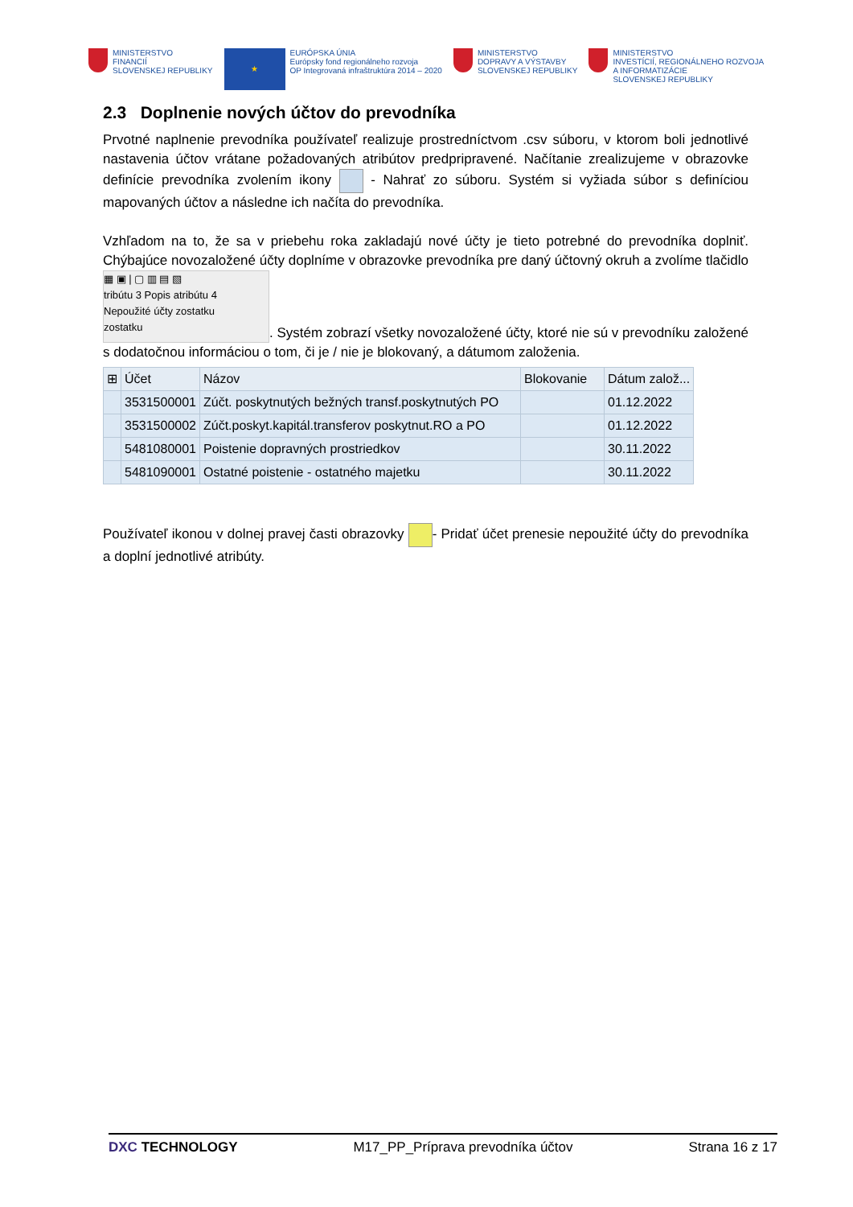MINISTERSTVO
FINANCIÍ
SLOVENSKEJ REPUBLIKY
★
EURÓPSKA ÚNIA
Európsky fond regionálneho rozvoja
OP Integrovaná infraštruktúra 2014 – 2020
MINISTERSTVO
DOPRAVY A VÝSTAVBY
SLOVENSKEJ REPUBLIKY
MINISTERSTVO
INVESTÍCIÍ, REGIONÁLNEHO ROZVOJA
A INFORMATIZÁCIE
SLOVENSKEJ REPUBLIKY
2.3 Doplnenie nových účtov do prevodníka
Prvotné naplnenie prevodníka používateľ realizuje prostredníctvom .csv súboru, v ktorom boli jednotlivé nastavenia účtov vrátane požadovaných atribútov predpripravené. Načítanie zrealizujeme v obrazovke definície prevodníka zvolením ikony - Nahrať zo súboru. Systém si vyžiada súbor s definíciou mapovaných účtov a následne ich načíta do prevodníka.
Vzhľadom na to, že sa v priebehu roka zakladajú nové účty je tieto potrebné do prevodníka doplniť. Chýbajúce novozaložené účty doplníme v obrazovke prevodníka pre daný účtovný okruh a zvolíme tlačidlo ▦ ▣ | ▢ ▥ ▤ ▧
tribútu 3 Popis atribútu 4
Nepoužité účty zostatku
zostatku. Systém zobrazí všetky novozaložené účty, ktoré nie sú v prevodníku založené s dodatočnou informáciou o tom, či je / nie je blokovaný, a dátumom založenia.
| ⊞ | Účet | Názov | Blokovanie | Dátum založ... |
| --- | --- | --- | --- | --- |
| | 3531500001 | Zúčt. poskytnutých bežných transf.poskytnutých PO | | 01.12.2022 |
| | 3531500002 | Zúčt.poskyt.kapitál.transferov poskytnut.RO a PO | | 01.12.2022 |
| | 5481080001 | Poistenie dopravných prostriedkov | | 30.11.2022 |
| | 5481090001 | Ostatné poistenie - ostatného majetku | | 30.11.2022 |
Používateľ ikonou v dolnej pravej časti obrazovky - Pridať účet prenesie nepoužité účty do prevodníka a doplní jednotlivé atribúty.
DXC TECHNOLOGY M17_PP_Príprava prevodníka účtov Strana 16 z 17